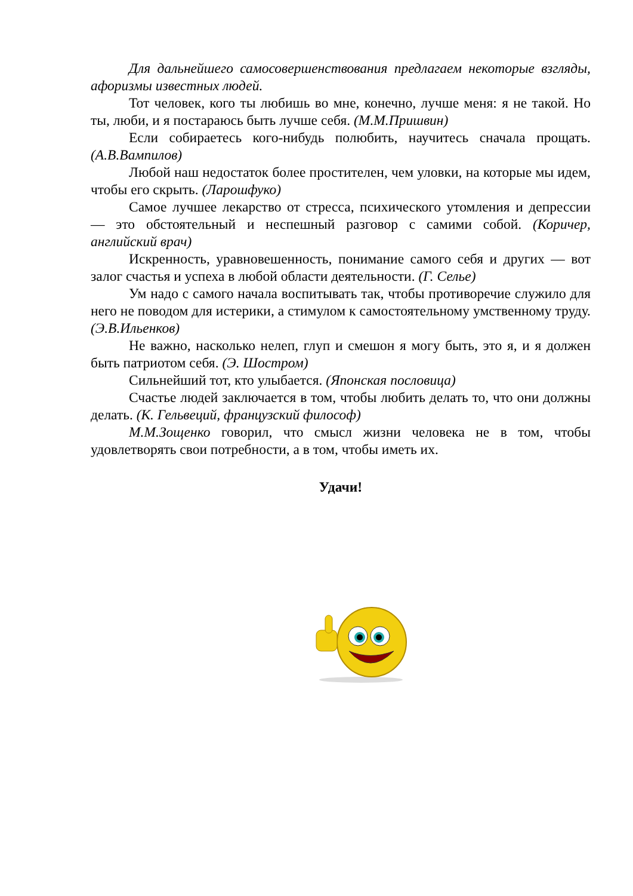Для дальнейшего самосовершенствования предлагаем некоторые взгляды, афоризмы известных людей.
Тот человек, кого ты любишь во мне, конечно, лучше меня: я не такой. Но ты, люби, и я постараюсь быть лучше себя. (М.М.Пришвин)
Если собираетесь кого-нибудь полюбить, научитесь сначала прощать. (А.В.Вампилов)
Любой наш недостаток более простителен, чем уловки, на которые мы идем, чтобы его скрыть. (Ларошфуко)
Самое лучшее лекарство от стресса, психического утомления и депрессии — это обстоятельный и неспешный разговор с самими собой. (Коричер, английский врач)
Искренность, уравновешенность, понимание самого себя и других — вот залог счастья и успеха в любой области деятельности. (Г. Селье)
Ум надо с самого начала воспитывать так, чтобы противоречие служило для него не поводом для истерики, а стимулом к самостоятельному умственному труду. (Э.В.Ильенков)
Не важно, насколько нелеп, глуп и смешон я могу быть, это я, и я должен быть патриотом себя. (Э. Шостром)
Сильнейший тот, кто улыбается. (Японская пословица)
Счастье людей заключается в том, чтобы любить делать то, что они должны делать. (К. Гельвеций, французский философ)
М.М.Зощенко говорил, что смысл жизни человека не в том, чтобы удовлетворять свои потребности, а в том, чтобы иметь их.
Удачи!